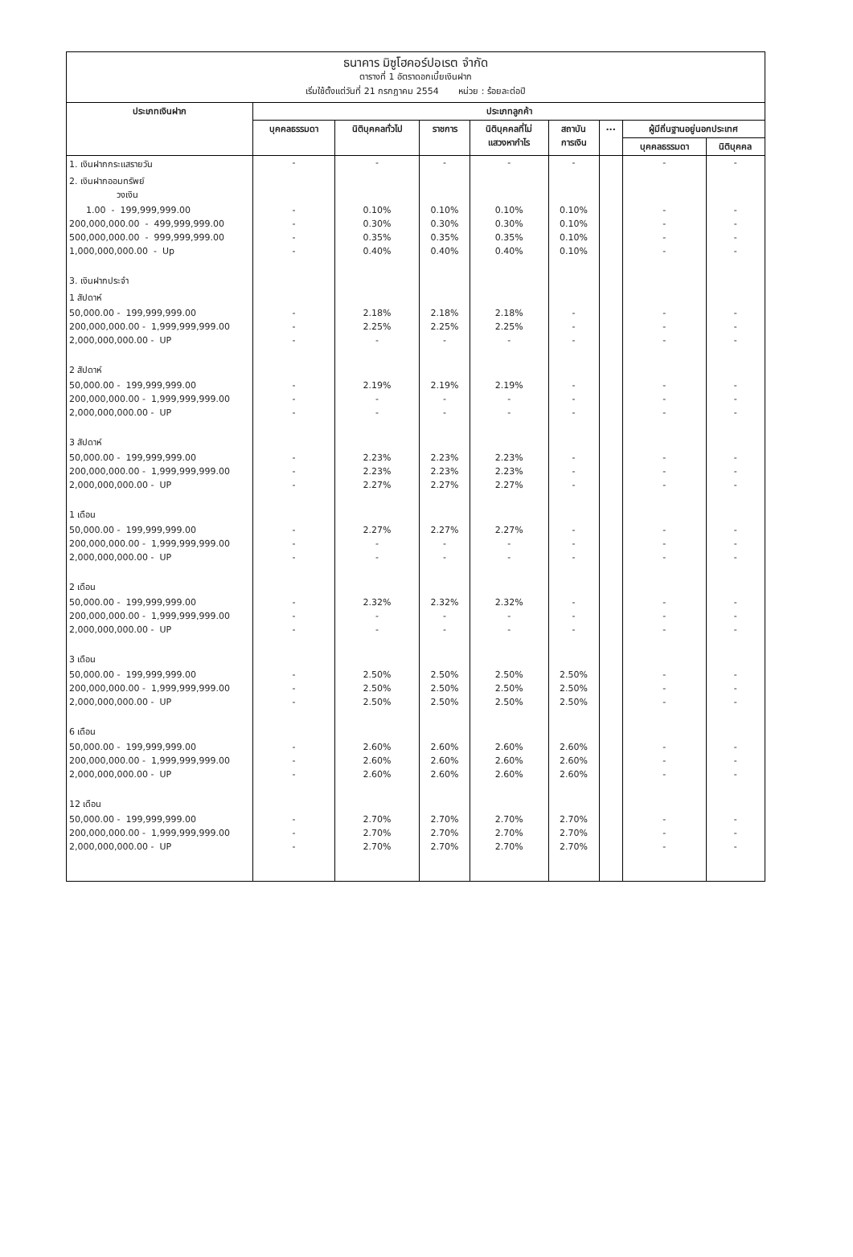ธนาคาร มิซูโฮคอร์ปอเรต จำกัด
ตารางที่ 1 อัตราดอกเบี้ยเงินฝาก
เริ่มใช้ตั้งแต่วันที่ 21 กรกฎาคม 2554 หน่วย : ร้อยละต่อปี
| ประเภทเงินฝาก | ประเภทลูกค้า | | | | | | | |
| --- | --- | --- | --- | --- | --- | --- | --- | --- |
| | บุคคลธรรมดา | นิติบุคคลทั่วไป | ราชการ | นิติบุคคลที่ไม่ แสวงหากำไร | สถาบัน การเงิน | ... | ผู้มีถิ่นฐานอยู่นอกประเทศ | |
| | | | | | | | บุคคลธรรมดา | นิติบุคคล |
| 1. เงินฝากกระแสรายวัน | - | - | - | - | - | | - | - |
| 2. เงินฝากออมทรัพย์ วงเงิน | | | | | | | | |
| 1.00 - 199,999,999.00 | - | 0.10% | 0.10% | 0.10% | 0.10% | | - | - |
| 200,000,000.00 - 499,999,999.00 | - | 0.30% | 0.30% | 0.30% | 0.10% | | - | - |
| 500,000,000.00 - 999,999,999.00 | - | 0.35% | 0.35% | 0.35% | 0.10% | | - | - |
| 1,000,000,000.00 - Up | - | 0.40% | 0.40% | 0.40% | 0.10% | | - | - |
| 3. เงินฝากประจำ | | | | | | | | |
| 1 สัปดาห์ | | | | | | | | |
| 50,000.00 - 199,999,999.00 | - | 2.18% | 2.18% | 2.18% | - | | - | - |
| 200,000,000.00 - 1,999,999,999.00 | - | 2.25% | 2.25% | 2.25% | - | | - | - |
| 2,000,000,000.00 - UP | - | - | - | - | - | | - | - |
| 2 สัปดาห์ | | | | | | | | |
| 50,000.00 - 199,999,999.00 | - | 2.19% | 2.19% | 2.19% | - | | - | - |
| 200,000,000.00 - 1,999,999,999.00 | - | - | - | - | - | | - | - |
| 2,000,000,000.00 - UP | - | - | - | - | - | | - | - |
| 3 สัปดาห์ | | | | | | | | |
| 50,000.00 - 199,999,999.00 | - | 2.23% | 2.23% | 2.23% | - | | - | - |
| 200,000,000.00 - 1,999,999,999.00 | - | 2.23% | 2.23% | 2.23% | - | | - | - |
| 2,000,000,000.00 - UP | - | 2.27% | 2.27% | 2.27% | - | | - | - |
| 1 เดือน | | | | | | | | |
| 50,000.00 - 199,999,999.00 | - | 2.27% | 2.27% | 2.27% | - | | - | - |
| 200,000,000.00 - 1,999,999,999.00 | - | - | - | - | - | | - | - |
| 2,000,000,000.00 - UP | - | - | - | - | - | | - | - |
| 2 เดือน | | | | | | | | |
| 50,000.00 - 199,999,999.00 | - | 2.32% | 2.32% | 2.32% | - | | - | - |
| 200,000,000.00 - 1,999,999,999.00 | - | - | - | - | - | | - | - |
| 2,000,000,000.00 - UP | - | - | - | - | - | | - | - |
| 3 เดือน | | | | | | | | |
| 50,000.00 - 199,999,999.00 | - | 2.50% | 2.50% | 2.50% | 2.50% | | - | - |
| 200,000,000.00 - 1,999,999,999.00 | - | 2.50% | 2.50% | 2.50% | 2.50% | | - | - |
| 2,000,000,000.00 - UP | - | 2.50% | 2.50% | 2.50% | 2.50% | | - | - |
| 6 เดือน | | | | | | | | |
| 50,000.00 - 199,999,999.00 | - | 2.60% | 2.60% | 2.60% | 2.60% | | - | - |
| 200,000,000.00 - 1,999,999,999.00 | - | 2.60% | 2.60% | 2.60% | 2.60% | | - | - |
| 2,000,000,000.00 - UP | - | 2.60% | 2.60% | 2.60% | 2.60% | | - | - |
| 12 เดือน | | | | | | | | |
| 50,000.00 - 199,999,999.00 | - | 2.70% | 2.70% | 2.70% | 2.70% | | - | - |
| 200,000,000.00 - 1,999,999,999.00 | - | 2.70% | 2.70% | 2.70% | 2.70% | | - | - |
| 2,000,000,000.00 - UP | - | 2.70% | 2.70% | 2.70% | 2.70% | | - | - |